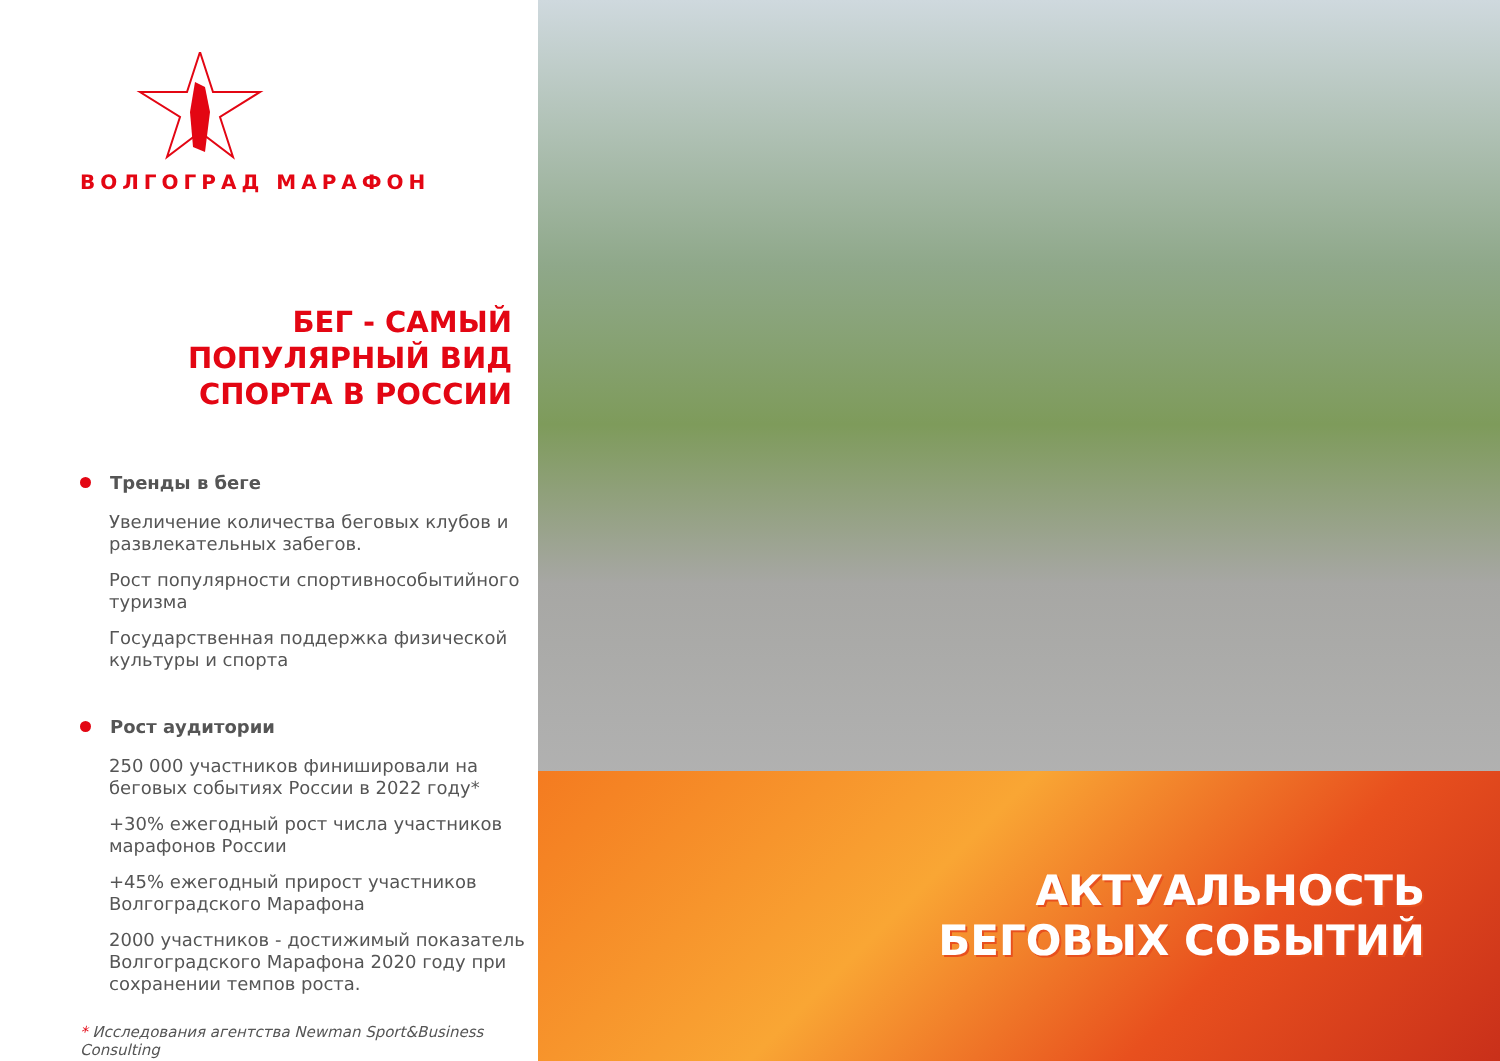ВОЛГОГРАД МАРАФОН
БЕГ - САМЫЙ ПОПУЛЯРНЫЙ ВИД СПОРТА В РОССИИ
Тренды в беге
Увеличение количества беговых клубов и развлекательных забегов.
Рост популярности спортивнособытийного туризма
Государственная поддержка физической культуры и спорта
Рост аудитории
250 000 участников финишировали на беговых событиях России в 2022 году*
+30% ежегодный рост числа участников марафонов России
+45% ежегодный прирост участников Волгоградского Марафона
2000 участников - достижимый показатель Волгоградского Марафона 2020 году при сохранении темпов роста.
* Исследования агентства Newman Sport&Business Consulting
АКТУАЛЬНОСТЬ
БЕГОВЫХ СОБЫТИЙ